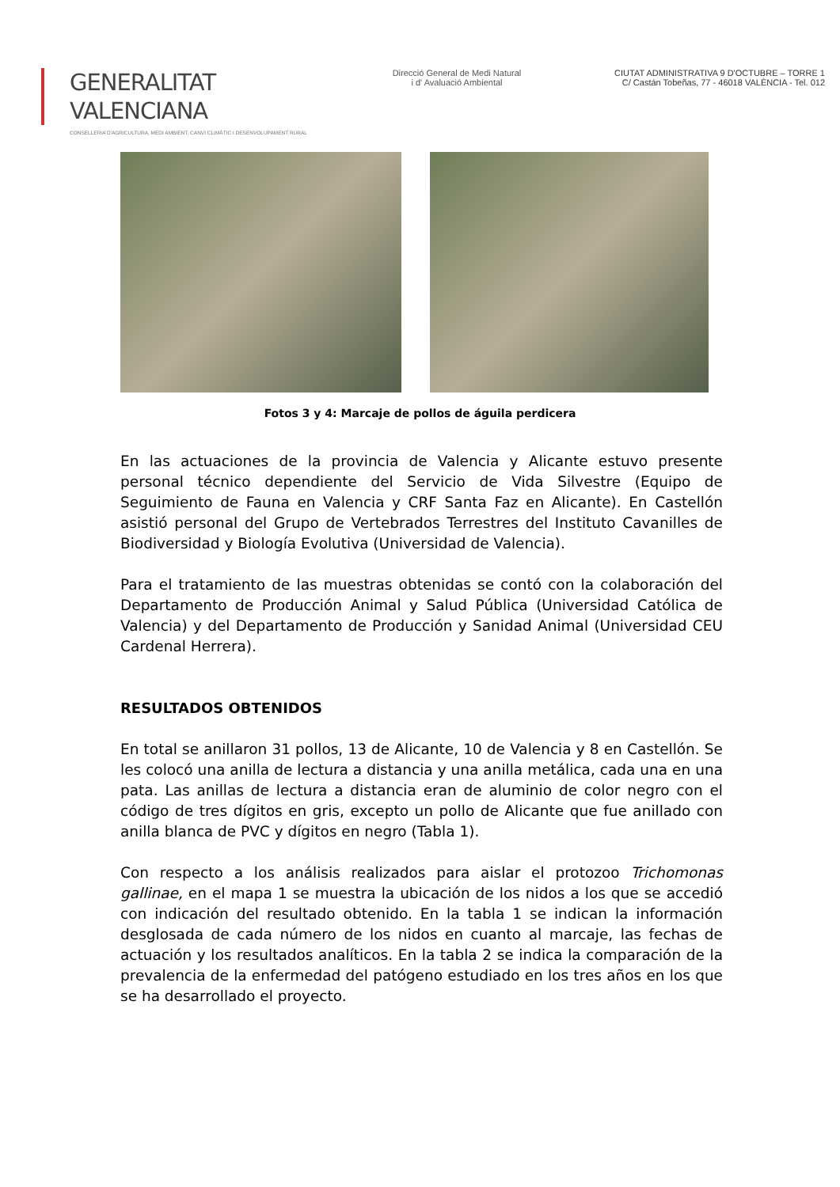GENERALITAT VALENCIANA
CONSELLERIA D'AGRICULTURA, MEDI AMBIENT, CANVI CLIMÀTIC I DESENVOLUPAMENT RURAL
Direcció General de Medi Natural
i d' Avaluació Ambiental
CIUTAT ADMINISTRATIVA 9 D'OCTUBRE – TORRE 1
C/ Castán Tobeñas, 77 - 46018 VALÈNCIA - Tel. 012
Fotos 3 y 4: Marcaje de pollos de águila perdicera
En las actuaciones de la provincia de Valencia y Alicante estuvo presente personal técnico dependiente del Servicio de Vida Silvestre (Equipo de Seguimiento de Fauna en Valencia y CRF Santa Faz en Alicante). En Castellón asistió personal del Grupo de Vertebrados Terrestres del Instituto Cavanilles de Biodiversidad y Biología Evolutiva (Universidad de Valencia).
Para el tratamiento de las muestras obtenidas se contó con la colaboración del Departamento de Producción Animal y Salud Pública (Universidad Católica de Valencia) y del Departamento de Producción y Sanidad Animal (Universidad CEU Cardenal Herrera).
RESULTADOS OBTENIDOS
En total se anillaron 31 pollos, 13 de Alicante, 10 de Valencia y 8 en Castellón. Se les colocó una anilla de lectura a distancia y una anilla metálica, cada una en una pata. Las anillas de lectura a distancia eran de aluminio de color negro con el código de tres dígitos en gris, excepto un pollo de Alicante que fue anillado con anilla blanca de PVC y dígitos en negro (Tabla 1).
Con respecto a los análisis realizados para aislar el protozoo Trichomonas gallinae, en el mapa 1 se muestra la ubicación de los nidos a los que se accedió con indicación del resultado obtenido. En la tabla 1 se indican la información desglosada de cada número de los nidos en cuanto al marcaje, las fechas de actuación y los resultados analíticos. En la tabla 2 se indica la comparación de la prevalencia de la enfermedad del patógeno estudiado en los tres años en los que se ha desarrollado el proyecto.